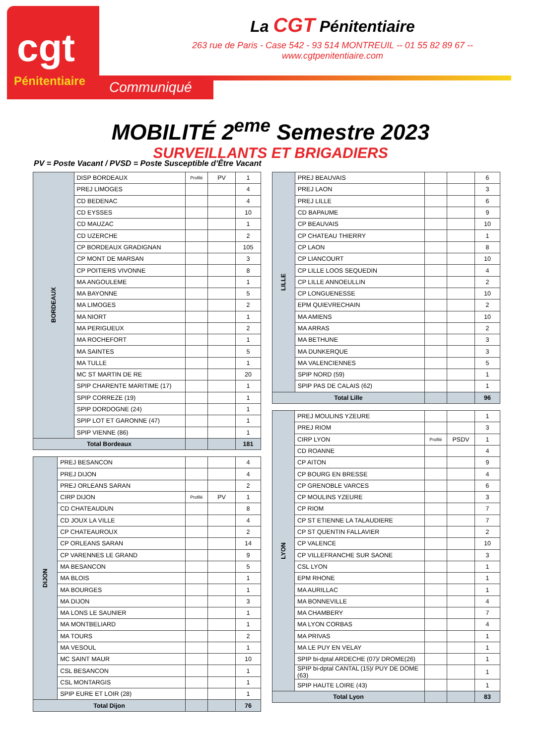cgt
Pénitentiaire
Communiqué
La CGT Pénitentiaire
263 rue de Paris - Case 542 - 93 514 MONTREUIL -- 01 55 82 89 67 -- www.cgtpenitentiaire.com
MOBILITÉ 2<sup>eme</sup> Semestre 2023
SURVEILLANTS ET BRIGADIERS
PV = Poste Vacant / PVSD = Poste Susceptible d’Être Vacant
| BORDEAUX | DISP BORDEAUX | Profilé | PV | 1 |
| | PREJ LIMOGES | | | 4 |
| | CD BEDENAC | | | 4 |
| | CD EYSSES | | | 10 |
| | CD MAUZAC | | | 1 |
| | CD UZERCHE | | | 2 |
| | CP BORDEAUX GRADIGNAN | | | 105 |
| | CP MONT DE MARSAN | | | 3 |
| | CP POITIERS VIVONNE | | | 8 |
| | MA ANGOULEME | | | 1 |
| | MA BAYONNE | | | 5 |
| | MA LIMOGES | | | 2 |
| | MA NIORT | | | 1 |
| | MA PERIGUEUX | | | 2 |
| | MA ROCHEFORT | | | 1 |
| | MA SAINTES | | | 5 |
| | MA TULLE | | | 1 |
| | MC ST MARTIN DE RE | | | 20 |
| | SPIP CHARENTE MARITIME (17) | | | 1 |
| | SPIP CORREZE (19) | | | 1 |
| | SPIP DORDOGNE (24) | | | 1 |
| | SPIP LOT ET GARONNE (47) | | | 1 |
| | SPIP VIENNE (86) | | | 1 |
| Total Bordeaux | | | | 181 |
| DIJON | PREJ BESANCON | | | 4 |
| | PREJ DIJON | | | 4 |
| | PREJ ORLEANS SARAN | | | 2 |
| | CIRP DIJON | Profilé | PV | 1 |
| | CD CHATEAUDUN | | | 8 |
| | CD JOUX LA VILLE | | | 4 |
| | CP CHATEAUROUX | | | 2 |
| | CP ORLEANS SARAN | | | 14 |
| | CP VARENNES LE GRAND | | | 9 |
| | MA BESANCON | | | 5 |
| | MA BLOIS | | | 1 |
| | MA BOURGES | | | 1 |
| | MA DIJON | | | 3 |
| | MA LONS LE SAUNIER | | | 1 |
| | MA MONTBELIARD | | | 1 |
| | MA TOURS | | | 2 |
| | MA VESOUL | | | 1 |
| | MC SAINT MAUR | | | 10 |
| | CSL BESANCON | | | 1 |
| | CSL MONTARGIS | | | 1 |
| | SPIP EURE ET LOIR (28) | | | 1 |
| Total Dijon | | | | 76 |
| LILLE | PREJ BEAUVAIS | | | 6 |
| | PREJ LAON | | | 3 |
| | PREJ LILLE | | | 6 |
| | CD BAPAUME | | | 9 |
| | CP BEAUVAIS | | | 10 |
| | CP CHATEAU THIERRY | | | 1 |
| | CP LAON | | | 8 |
| | CP LIANCOURT | | | 10 |
| | CP LILLE LOOS SEQUEDIN | | | 4 |
| | CP LILLE ANNOEULLIN | | | 2 |
| | CP LONGUENESSE | | | 10 |
| | EPM QUIEVRECHAIN | | | 2 |
| | MA AMIENS | | | 10 |
| | MA ARRAS | | | 2 |
| | MA BETHUNE | | | 3 |
| | MA DUNKERQUE | | | 3 |
| | MA VALENCIENNES | | | 5 |
| | SPIP NORD (59) | | | 1 |
| | SPIP PAS DE CALAIS (62) | | | 1 |
| Total Lille | | | | 96 |
| LYON | PREJ MOULINS YZEURE | | | 1 |
| | PREJ RIOM | | | 3 |
| | CIRP LYON | Profilé | PSDV | 1 |
| | CD ROANNE | | | 4 |
| | CP AITON | | | 9 |
| | CP BOURG EN BRESSE | | | 4 |
| | CP GRENOBLE VARCES | | | 6 |
| | CP MOULINS YZEURE | | | 3 |
| | CP RIOM | | | 7 |
| | CP ST ETIENNE LA TALAUDIERE | | | 7 |
| | CP ST QUENTIN FALLAVIER | | | 2 |
| | CP VALENCE | | | 10 |
| | CP VILLEFRANCHE SUR SAONE | | | 3 |
| | CSL LYON | | | 1 |
| | EPM RHONE | | | 1 |
| | MA AURILLAC | | | 1 |
| | MA BONNEVILLE | | | 4 |
| | MA CHAMBERY | | | 7 |
| | MA LYON CORBAS | | | 4 |
| | MA PRIVAS | | | 1 |
| | MA LE PUY EN VELAY | | | 1 |
| | SPIP bi-dptal ARDECHE (07)/ DROME(26) | | | 1 |
| | SPIP bi-dptal CANTAL (15)/ PUY DE DOME (63) | | | 1 |
| | SPIP HAUTE LOIRE (43) | | | 1 |
| Total Lyon | | | | 83 |